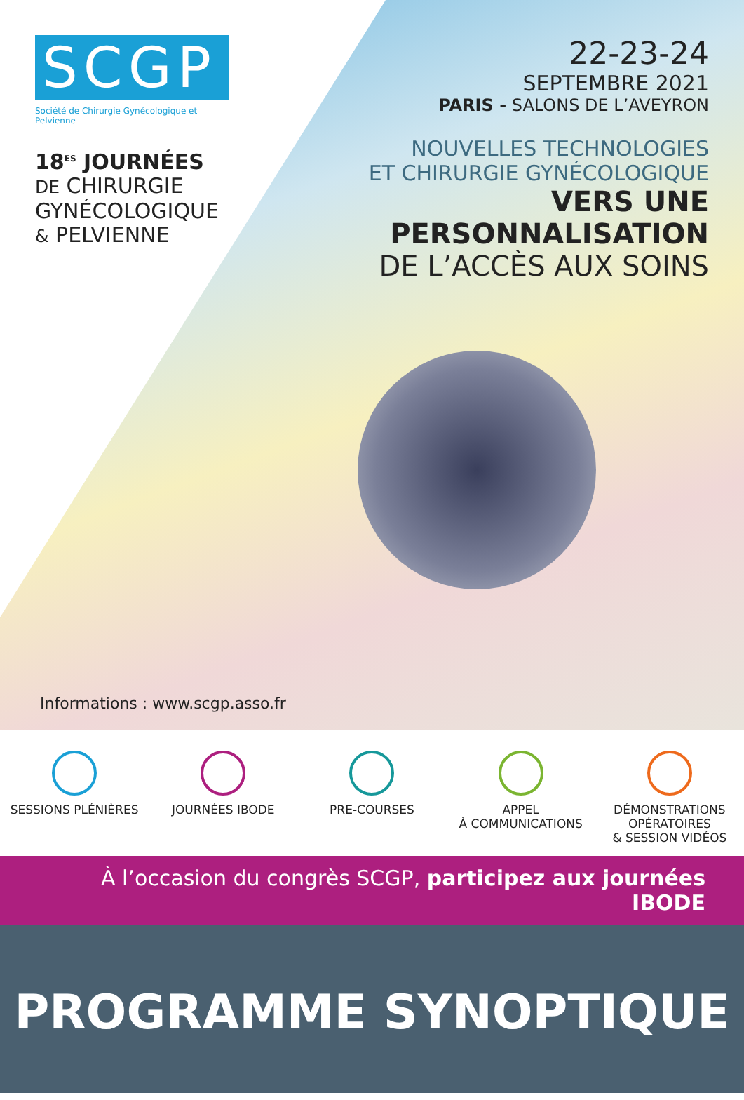SCGP
Société de Chirurgie Gynécologique et Pelvienne
18<sup>ES</sup> JOURNÉES
DE CHIRURGIE
GYNÉCOLOGIQUE
& PELVIENNE
22-23-24
SEPTEMBRE 2021
PARIS - SALONS DE L’AVEYRON
NOUVELLES TECHNOLOGIES
ET CHIRURGIE GYNÉCOLOGIQUE
VERS UNE PERSONNALISATION
DE L’ACCÈS AUX SOINS
Informations : www.scgp.asso.fr
SESSIONS PLÉNIÈRES JOURNÉES IBODE PRE-COURSES APPEL
À COMMUNICATIONS
DÉMONSTRATIONS
OPÉRATOIRES
& SESSION VIDÉOS
À l’occasion du congrès SCGP, participez aux journées IBODE
PROGRAMME SYNOPTIQUE